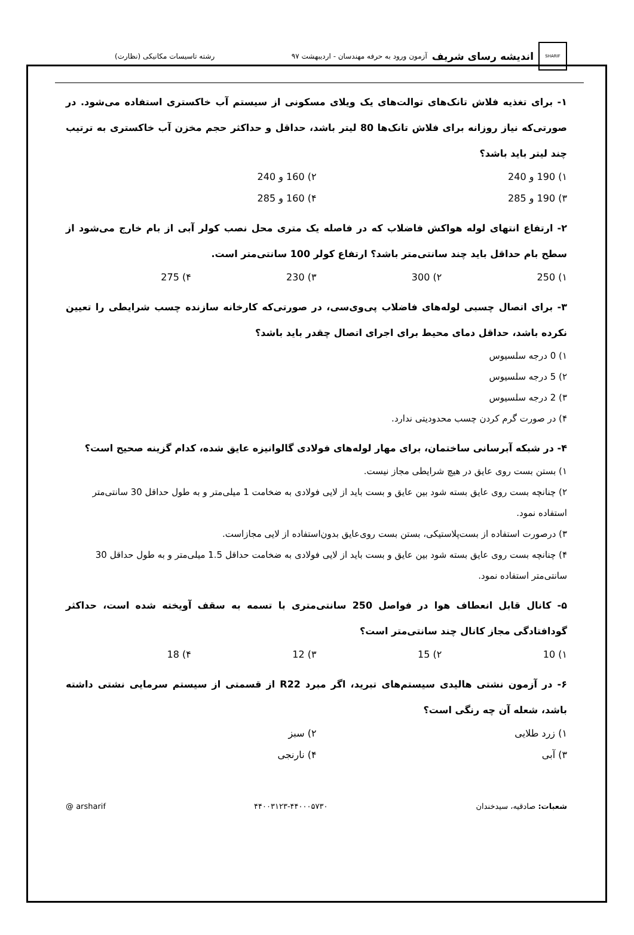SHARIF
اندیشه رسای شریف آزمون ورود به حرفه مهندسان - اردیبهشت ۹۷
رشته تاسیسات مکانیکی (نظارت)
۱- برای تغذیه فلاش تانک‌های توالت‌های یک ویلای مسکونی از سیستم آب خاکستری استفاده می‌شود. در صورتی‌که نیاز روزانه برای فلاش تانک‌ها 80 لیتر باشد، حداقل و حداکثر حجم مخزن آب خاکستری به ترتیب چند لیتر باید باشد؟
۱) 190 و 240 ۲) 160 و 240
۳) 190 و 285 ۴) 160 و 285
۲- ارتفاع انتهای لوله هواکش فاضلاب که در فاصله یک متری محل نصب کولر آبی از بام خارج می‌شود از سطح بام حداقل باید چند سانتی‌متر باشد؟ ارتفاع کولر 100 سانتی‌متر است.
۱) 250 ۲) 300 ۳) 230 ۴) 275
۳- برای اتصال چسبی لوله‌های فاضلاب پی‌وی‌سی، در صورتی‌که کارخانه سازنده چسب شرایطی را تعیین نکرده باشد، حداقل دمای محیط برای اجرای اتصال چقدر باید باشد؟
۱) 0 درجه سلسیوس
۲) 5 درجه سلسیوس
۳) 2 درجه سلسیوس
۴) در صورت گرم کردن چسب محدودیتی ندارد.
۴- در شبکه آبرسانی ساختمان، برای مهار لوله‌های فولادی گالوانیزه عایق شده، کدام گزینه صحیح است؟
۱) بستن بست روی عایق در هیچ شرایطی مجاز نیست.
۲) چنانچه بست روی عایق بسته شود بین عایق و بست باید از لایی فولادی به ضخامت 1 میلی‌متر و به طول حداقل 30 سانتی‌متر استفاده نمود.
۳) درصورت استفاده از بست‌پلاستیکی، بستن بست روی‌عایق بدون‌استفاده از لایی مجازاست.
۴) چنانچه بست روی عایق بسته شود بین عایق و بست باید از لایی فولادی به ضخامت حداقل 1.5 میلی‌متر و به طول حداقل 30 سانتی‌متر استفاده نمود.
۵- کانال قابل انعطاف هوا در فواصل 250 سانتی‌متری با تسمه به سقف آویخته شده است، حداکثر گودافتادگی مجاز کانال چند سانتی‌متر است؟
۱) 10 ۲) 15 ۳) 12 ۴) 18
۶- در آزمون نشتی هالیدی سیستم‌های تبرید، اگر مبرد R22 از قسمتی از سیستم سرمایی نشتی داشته باشد، شعله آن چه رنگی است؟
۱) زرد طلایی ۲) سبز
۳) آبی ۴) نارنجی
شعبات: صادقیه، سیدخندان ۴۴۰۰۳۱۲۳-۴۴۰۰۰۵۷۳۰ @ arsharif